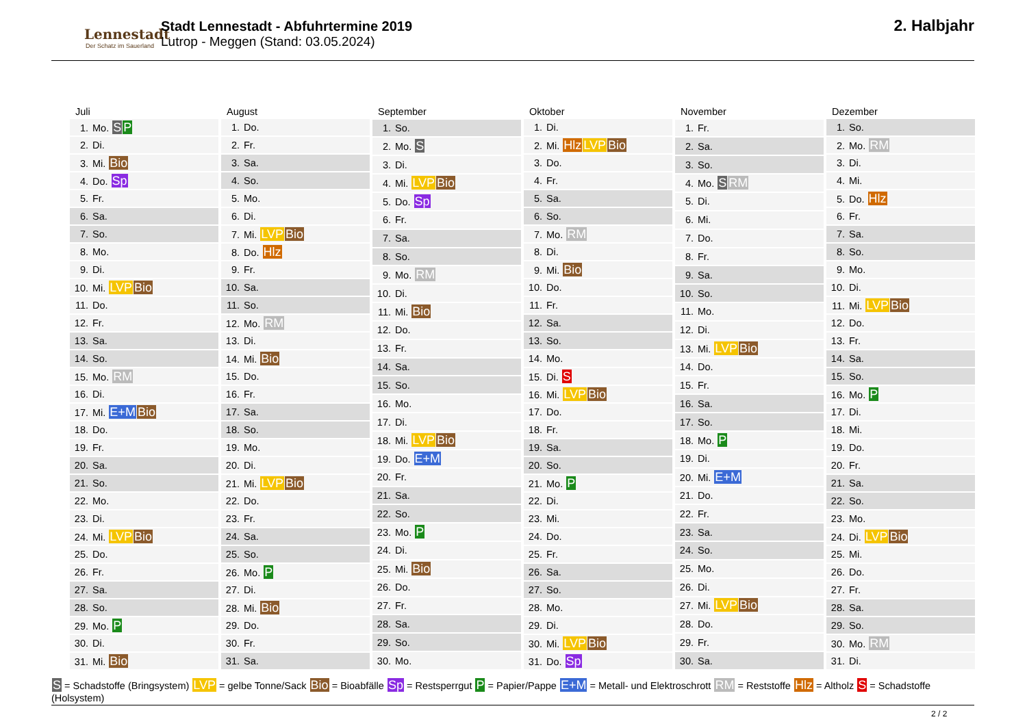Lennestadt
Der Schatz im Sauerland
Stadt Lennestadt - Abfuhrtermine 2019
Lutrop - Meggen (Stand: 03.05.2024)
2. Halbjahr
| Juli |
| --- |
| 1. Mo. S P |
| 2. Di. |
| 3. Mi. Bio |
| 4. Do. Sp |
| 5. Fr. |
| 6. Sa. |
| 7. So. |
| 8. Mo. |
| 9. Di. |
| 10. Mi. LVP Bio |
| 11. Do. |
| 12. Fr. |
| 13. Sa. |
| 14. So. |
| 15. Mo. RM |
| 16. Di. |
| 17. Mi. E+M Bio |
| 18. Do. |
| 19. Fr. |
| 20. Sa. |
| 21. So. |
| 22. Mo. |
| 23. Di. |
| 24. Mi. LVP Bio |
| 25. Do. |
| 26. Fr. |
| 27. Sa. |
| 28. So. |
| 29. Mo. P |
| 30. Di. |
| 31. Mi. Bio |
| August |
| --- |
| 1. Do. |
| 2. Fr. |
| 3. Sa. |
| 4. So. |
| 5. Mo. |
| 6. Di. |
| 7. Mi. LVP Bio |
| 8. Do. Hlz |
| 9. Fr. |
| 10. Sa. |
| 11. So. |
| 12. Mo. RM |
| 13. Di. |
| 14. Mi. Bio |
| 15. Do. |
| 16. Fr. |
| 17. Sa. |
| 18. So. |
| 19. Mo. |
| 20. Di. |
| 21. Mi. LVP Bio |
| 22. Do. |
| 23. Fr. |
| 24. Sa. |
| 25. So. |
| 26. Mo. P |
| 27. Di. |
| 28. Mi. Bio |
| 29. Do. |
| 30. Fr. |
| 31. Sa. |
| September |
| --- |
| 1. So. |
| 2. Mo. S |
| 3. Di. |
| 4. Mi. LVP Bio |
| 5. Do. Sp |
| 6. Fr. |
| 7. Sa. |
| 8. So. |
| 9. Mo. RM |
| 10. Di. |
| 11. Mi. Bio |
| 12. Do. |
| 13. Fr. |
| 14. Sa. |
| 15. So. |
| 16. Mo. |
| 17. Di. |
| 18. Mi. LVP Bio |
| 19. Do. E+M |
| 20. Fr. |
| 21. Sa. |
| 22. So. |
| 23. Mo. P |
| 24. Di. |
| 25. Mi. Bio |
| 26. Do. |
| 27. Fr. |
| 28. Sa. |
| 29. So. |
| 30. Mo. |
| Oktober |
| --- |
| 1. Di. |
| 2. Mi. Hlz LVP Bio |
| 3. Do. |
| 4. Fr. |
| 5. Sa. |
| 6. So. |
| 7. Mo. RM |
| 8. Di. |
| 9. Mi. Bio |
| 10. Do. |
| 11. Fr. |
| 12. Sa. |
| 13. So. |
| 14. Mo. |
| 15. Di. S |
| 16. Mi. LVP Bio |
| 17. Do. |
| 18. Fr. |
| 19. Sa. |
| 20. So. |
| 21. Mo. P |
| 22. Di. |
| 23. Mi. |
| 24. Do. |
| 25. Fr. |
| 26. Sa. |
| 27. So. |
| 28. Mo. |
| 29. Di. |
| 30. Mi. LVP Bio |
| 31. Do. Sp |
| November |
| --- |
| 1. Fr. |
| 2. Sa. |
| 3. So. |
| 4. Mo. S RM |
| 5. Di. |
| 6. Mi. |
| 7. Do. |
| 8. Fr. |
| 9. Sa. |
| 10. So. |
| 11. Mo. |
| 12. Di. |
| 13. Mi. LVP Bio |
| 14. Do. |
| 15. Fr. |
| 16. Sa. |
| 17. So. |
| 18. Mo. P |
| 19. Di. |
| 20. Mi. E+M |
| 21. Do. |
| 22. Fr. |
| 23. Sa. |
| 24. So. |
| 25. Mo. |
| 26. Di. |
| 27. Mi. LVP Bio |
| 28. Do. |
| 29. Fr. |
| 30. Sa. |
| Dezember |
| --- |
| 1. So. |
| 2. Mo. RM |
| 3. Di. |
| 4. Mi. |
| 5. Do. Hlz |
| 6. Fr. |
| 7. Sa. |
| 8. So. |
| 9. Mo. |
| 10. Di. |
| 11. Mi. LVP Bio |
| 12. Do. |
| 13. Fr. |
| 14. Sa. |
| 15. So. |
| 16. Mo. P |
| 17. Di. |
| 18. Mi. |
| 19. Do. |
| 20. Fr. |
| 21. Sa. |
| 22. So. |
| 23. Mo. |
| 24. Di. LVP Bio |
| 25. Mi. |
| 26. Do. |
| 27. Fr. |
| 28. Sa. |
| 29. So. |
| 30. Mo. RM |
| 31. Di. |
S = Schadstoffe (Bringsystem) LVP = gelbe Tonne/Sack Bio = Bioabfälle Sp = Restsperrgut P = Papier/Pappe E+M = Metall- und Elektroschrott RM = Reststoffe Hlz = Altholz S = Schadstoffe (Holsystem)
2 / 2